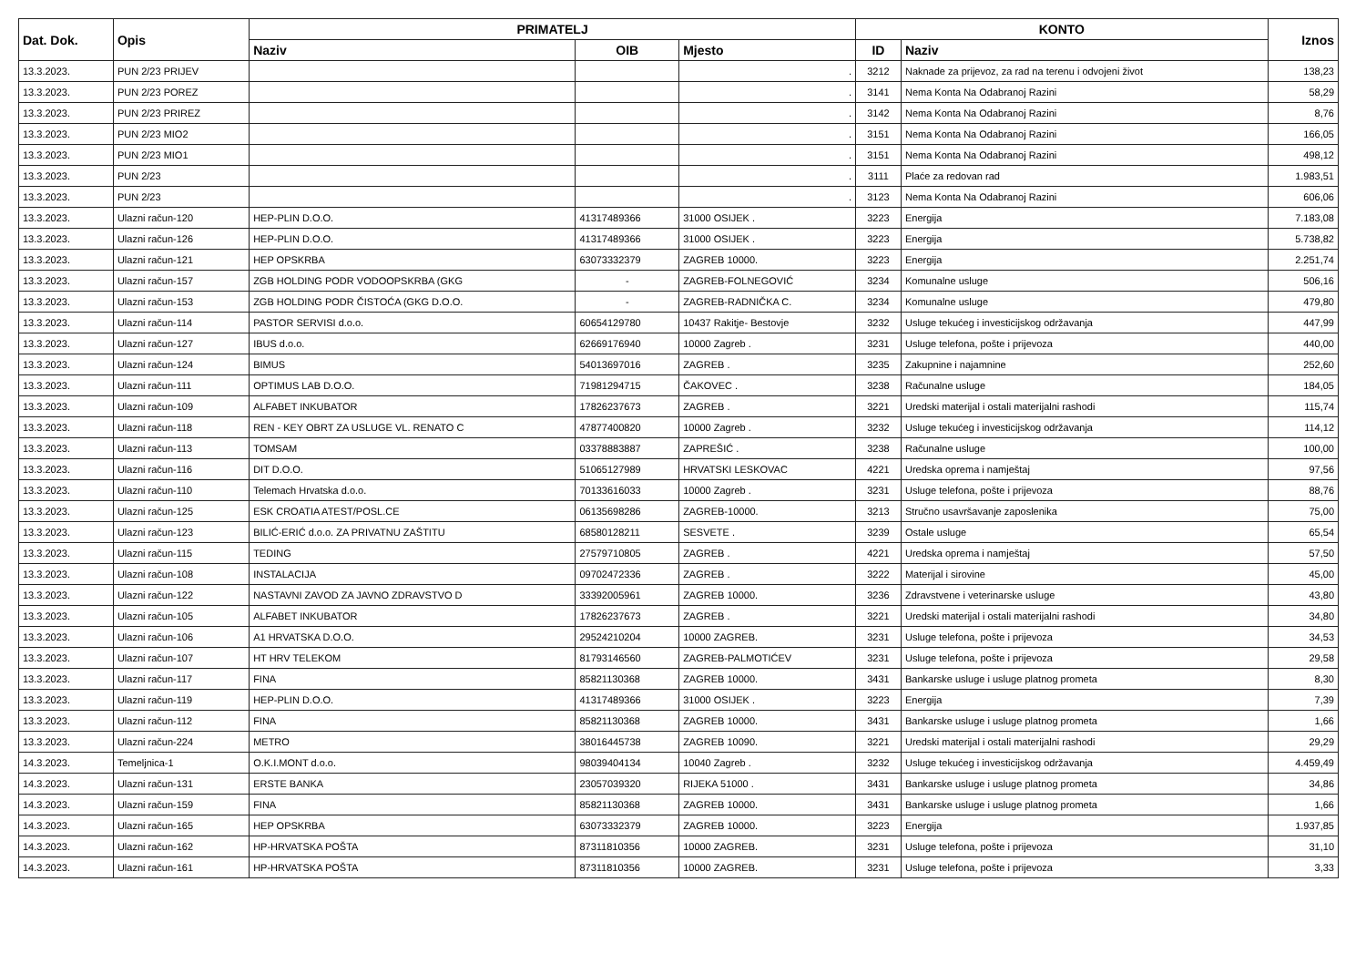| Dat. Dok. | Opis | PRIMATELJ | | | KONTO | | Iznos |
| --- | --- | --- | --- | --- | --- | --- | --- |
| | | Naziv | OIB | Mjesto | ID | Naziv | |
| 13.3.2023. | PUN 2/23 PRIJEV | | | . | 3212 | Naknade za prijevoz, za rad na terenu i odvojeni život | 138,23 |
| 13.3.2023. | PUN 2/23 POREZ | | | . | 3141 | Nema Konta Na Odabranoj Razini | 58,29 |
| 13.3.2023. | PUN 2/23 PRIREZ | | | . | 3142 | Nema Konta Na Odabranoj Razini | 8,76 |
| 13.3.2023. | PUN 2/23 MIO2 | | | . | 3151 | Nema Konta Na Odabranoj Razini | 166,05 |
| 13.3.2023. | PUN 2/23 MIO1 | | | . | 3151 | Nema Konta Na Odabranoj Razini | 498,12 |
| 13.3.2023. | PUN 2/23 | | | . | 3111 | Plaće za redovan rad | 1.983,51 |
| 13.3.2023. | PUN 2/23 | | | . | 3123 | Nema Konta Na Odabranoj Razini | 606,06 |
| 13.3.2023. | Ulazni račun-120 | HEP-PLIN D.O.O. | 41317489366 | 31000 OSIJEK . | 3223 | Energija | 7.183,08 |
| 13.3.2023. | Ulazni račun-126 | HEP-PLIN D.O.O. | 41317489366 | 31000 OSIJEK . | 3223 | Energija | 5.738,82 |
| 13.3.2023. | Ulazni račun-121 | HEP OPSKRBA | 63073332379 | ZAGREB 10000. | 3223 | Energija | 2.251,74 |
| 13.3.2023. | Ulazni račun-157 | ZGB HOLDING PODR VODOOPSKRBA (GKG | - | ZAGREB-FOLNEGOVIĆ | 3234 | Komunalne usluge | 506,16 |
| 13.3.2023. | Ulazni račun-153 | ZGB HOLDING PODR ČISTOĆA (GKG D.O.O. | - | ZAGREB-RADNIČKA C. | 3234 | Komunalne usluge | 479,80 |
| 13.3.2023. | Ulazni račun-114 | PASTOR SERVISI d.o.o. | 60654129780 | 10437 Rakitje- Bestovje | 3232 | Usluge tekućeg i investicijskog održavanja | 447,99 |
| 13.3.2023. | Ulazni račun-127 | IBUS d.o.o. | 62669176940 | 10000 Zagreb . | 3231 | Usluge telefona, pošte i prijevoza | 440,00 |
| 13.3.2023. | Ulazni račun-124 | BIMUS | 54013697016 | ZAGREB . | 3235 | Zakupnine i najamnine | 252,60 |
| 13.3.2023. | Ulazni račun-111 | OPTIMUS LAB D.O.O. | 71981294715 | ČAKOVEC . | 3238 | Računalne usluge | 184,05 |
| 13.3.2023. | Ulazni račun-109 | ALFABET INKUBATOR | 17826237673 | ZAGREB . | 3221 | Uredski materijal i ostali materijalni rashodi | 115,74 |
| 13.3.2023. | Ulazni račun-118 | REN - KEY OBRT ZA USLUGE VL. RENATO C | 47877400820 | 10000 Zagreb . | 3232 | Usluge tekućeg i investicijskog održavanja | 114,12 |
| 13.3.2023. | Ulazni račun-113 | TOMSAM | 03378883887 | ZAPREŠIĆ . | 3238 | Računalne usluge | 100,00 |
| 13.3.2023. | Ulazni račun-116 | DIT D.O.O. | 51065127989 | HRVATSKI LESKOVAC | 4221 | Uredska oprema i namještaj | 97,56 |
| 13.3.2023. | Ulazni račun-110 | Telemach Hrvatska d.o.o. | 70133616033 | 10000 Zagreb . | 3231 | Usluge telefona, pošte i prijevoza | 88,76 |
| 13.3.2023. | Ulazni račun-125 | ESK CROATIA ATEST/POSL.CE | 06135698286 | ZAGREB-10000. | 3213 | Stručno usavršavanje zaposlenika | 75,00 |
| 13.3.2023. | Ulazni račun-123 | BILIĆ-ERIĆ d.o.o. ZA PRIVATNU ZAŠTITU | 68580128211 | SESVETE . | 3239 | Ostale usluge | 65,54 |
| 13.3.2023. | Ulazni račun-115 | TEDING | 27579710805 | ZAGREB . | 4221 | Uredska oprema i namještaj | 57,50 |
| 13.3.2023. | Ulazni račun-108 | INSTALACIJA | 09702472336 | ZAGREB . | 3222 | Materijal i sirovine | 45,00 |
| 13.3.2023. | Ulazni račun-122 | NASTAVNI ZAVOD ZA JAVNO ZDRAVSTVO D | 33392005961 | ZAGREB 10000. | 3236 | Zdravstvene i veterinarske usluge | 43,80 |
| 13.3.2023. | Ulazni račun-105 | ALFABET INKUBATOR | 17826237673 | ZAGREB . | 3221 | Uredski materijal i ostali materijalni rashodi | 34,80 |
| 13.3.2023. | Ulazni račun-106 | A1 HRVATSKA D.O.O. | 29524210204 | 10000 ZAGREB. | 3231 | Usluge telefona, pošte i prijevoza | 34,53 |
| 13.3.2023. | Ulazni račun-107 | HT HRV TELEKOM | 81793146560 | ZAGREB-PALMOTIĆEV | 3231 | Usluge telefona, pošte i prijevoza | 29,58 |
| 13.3.2023. | Ulazni račun-117 | FINA | 85821130368 | ZAGREB 10000. | 3431 | Bankarske usluge i usluge platnog prometa | 8,30 |
| 13.3.2023. | Ulazni račun-119 | HEP-PLIN D.O.O. | 41317489366 | 31000 OSIJEK . | 3223 | Energija | 7,39 |
| 13.3.2023. | Ulazni račun-112 | FINA | 85821130368 | ZAGREB 10000. | 3431 | Bankarske usluge i usluge platnog prometa | 1,66 |
| 13.3.2023. | Ulazni račun-224 | METRO | 38016445738 | ZAGREB 10090. | 3221 | Uredski materijal i ostali materijalni rashodi | 29,29 |
| 14.3.2023. | Temeljnica-1 | O.K.I.MONT d.o.o. | 98039404134 | 10040 Zagreb . | 3232 | Usluge tekućeg i investicijskog održavanja | 4.459,49 |
| 14.3.2023. | Ulazni račun-131 | ERSTE BANKA | 23057039320 | RIJEKA 51000 . | 3431 | Bankarske usluge i usluge platnog prometa | 34,86 |
| 14.3.2023. | Ulazni račun-159 | FINA | 85821130368 | ZAGREB 10000. | 3431 | Bankarske usluge i usluge platnog prometa | 1,66 |
| 14.3.2023. | Ulazni račun-165 | HEP OPSKRBA | 63073332379 | ZAGREB 10000. | 3223 | Energija | 1.937,85 |
| 14.3.2023. | Ulazni račun-162 | HP-HRVATSKA POŠTA | 87311810356 | 10000 ZAGREB. | 3231 | Usluge telefona, pošte i prijevoza | 31,10 |
| 14.3.2023. | Ulazni račun-161 | HP-HRVATSKA POŠTA | 87311810356 | 10000 ZAGREB. | 3231 | Usluge telefona, pošte i prijevoza | 3,33 |